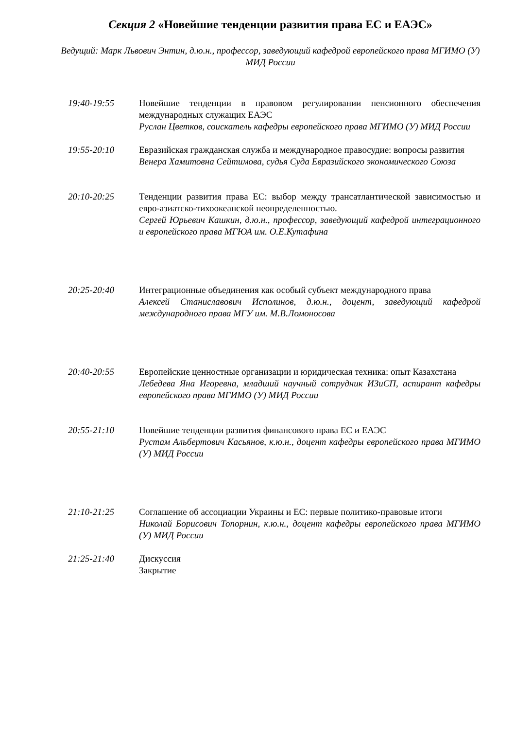Секция 2 «Новейшие тенденции развития права ЕС и ЕАЭС»
Ведущий: Марк Львович Энтин, д.ю.н., профессор, заведующий кафедрой европейского права МГИМО (У) МИД России
19:40-19:55 Новейшие тенденции в правовом регулировании пенсионного обеспечения международных служащих ЕАЭС
Руслан Цветков, соискатель кафедры европейского права МГИМО (У) МИД России
19:55-20:10 Евразийская гражданская служба и международное правосудие: вопросы развития
Венера Хамитовна Сейтимова, судья Суда Евразийского экономического Союза
20:10-20:25 Тенденции развития права ЕС: выбор между трансатлантической зависимостью и евро-азиатско-тихоокеанской неопределенностью.
Сергей Юрьевич Кашкин, д.ю.н., профессор, заведующий кафедрой интеграционного и европейского права МГЮА им. О.Е.Кутафина
20:25-20:40 Интеграционные объединения как особый субъект международного права
Алексей Станиславович Исполинов, д.ю.н., доцент, заведующий кафедрой международного права МГУ им. М.В.Ломоносова
20:40-20:55 Европейские ценностные организации и юридическая техника: опыт Казахстана
Лебедева Яна Игоревна, младший научный сотрудник ИЗиСП, аспирант кафедры европейского права МГИМО (У) МИД России
20:55-21:10 Новейшие тенденции развития финансового права ЕС и ЕАЭС
Рустам Альбертович Касьянов, к.ю.н., доцент кафедры европейского права МГИМО (У) МИД России
21:10-21:25 Соглашение об ассоциации Украины и ЕС: первые политико-правовые итоги
Николай Борисович Топорнин, к.ю.н., доцент кафедры европейского права МГИМО (У) МИД России
21:25-21:40 Дискуссия
Закрытие